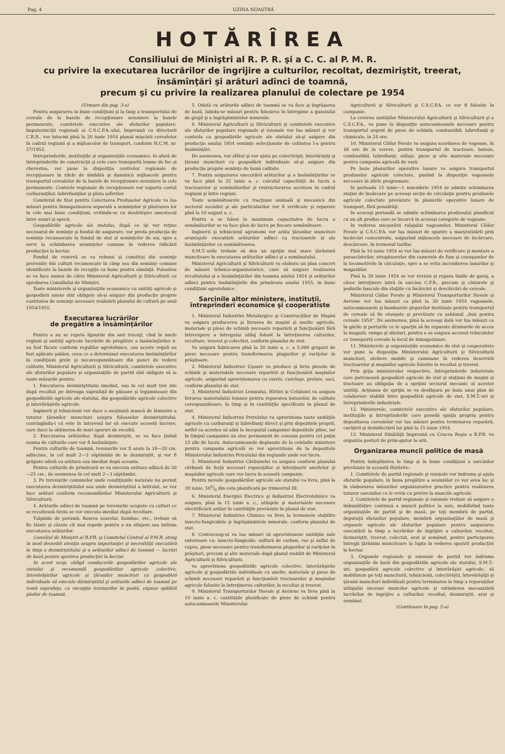Pag. 4 UZINA NOASTRĂ
HOTĂRÎREA
Consiliului de Miniştri al R. P. R. şi a C. C. al P. M. R.
cu privire la executarea lucrărilor de îngrijire a culturilor, recoltat, dezmiriştit, treerat, însămînţări şi arături adînci de toamnă,
precum şi cu privire la realizarea planului de colectare pe 1954
(Urmare din pag. 3-a)
Pentru asigurarea in bune condiţiuni şi la timp a transportului de cereale de la bazele de recepţionare sezoniere la bazele permanente, comitetele executive ale sfaturilor populare, împuterniciţii regionali ai C.S.C.P.A.-ului, împreună cu directorii C.R.R., vor întocmi pînă la 20 iunie 1954 planul mişcării cerealelor în cadrul regiunii şi a mijloacelor de transport, conform H.C.M. nr. 57/1952.
Intreprinderile, instituţiile şi organizaţiile economice, în afară de întreprinderile de construcţii şi cele care transportă lemne de foc şi cherestea, vor pune la dispoziţia centrelor regionale de recepţionare în zilele de sîmbătă şi duminică mijloacele pentru transportul cerealelor de la bazele de recepţionare sezoniere la cele permanente. Centrele regionale de recepţionare vor suporta costul carburanţilor, lubrefianţilor şi plata şoferilor.
Comitetul de Stat pentru Colectarea Produselor Agricole va lua măsuri pentru înmagazinarea separată a seminţelor şi păstrarea lor în cele mai bune condiţiuni, evitîndu-se cu desăvîrşire amestecul între soiuri şi specii.
Gospodăriile agricole ale statului, după ce îşi vor reţine necesarul de seminţe şi fondul de asigurare, vor preda producţia de seminţe recunoscute la fondul de stat al seminţelor de soi, spre a servi la schimbarea seminţelor comune în vederea ridicării producţiei la hectar.
Fondul de rezervă se va reînnoi şi constitui din seminţe provenite din culturi recunoscute în cîmp sau din seminţe comune identificate la bazele de recepţie ca bune pentru sămînţă. Folosirea se va face numai de către Ministerul Agriculturii şi Silviculturii cu aprobarea Consiliului de Miniştri.
Toate ministerele şi organizaţiile economice cu unităţi agricole şi gospodării anexe sînt obligate să-şi asigure din producţie proprie cantitatea de seminţe necesare realizării planului de cultură pe anul 1954/1955.
Executarea lucrărilor
de pregătire a însămînţărilor
Pentru a nu se repeta lipsurile din anii trecuţi, cînd în unele regiuni şi unităţi agricole lucrările de pregătire a însămînţărilor n-au fost făcute conform regulilor agrotehnice, sau aceste reguli au fost aplicate şablon, ceea ce a determinat executarea însămînţărilor în condiţiuni grele şi necorespunzătoare din punct de vedere calitativ, Ministerul Agriculturii şi Silviculturii, comitetele executive ale sfaturilor populare şi organizaţiile de partid sînt obligate să ia toate măsurile pentru:
1. Executarea dezmiriştitului imediat, sau în cel mult trei zile după recoltat pe întreaga suprafaţă de păioase şi leguminoase din gospodăriile agricole ale statului, din gospodăriile agricole colective şi întovărăşirile agricole.
Inginerii şi tehnicienii vor duce o susţinută muncă de lămurire a tuturor ţăranilor muncitori asupra foloaselor dezmiriştitului, convingîndu-i că este în interesul lor să execute această lucrare, care duce la obţinerea de mari sporuri de recoltă.
2. Executarea arăturilor, după dezmiriştit, se va face ţinînd seama de culturile care vor fi însămînţate.
Pentru culturile de toamnă, terenurile vor fi arate la 18—20 cm. adîncime, în cel mult 2—3 săptămîni de la dezmiriştit, şi vor fi grăpate odată cu arătura sau imediat după aceasta.
Pentru culturile de primăvară se va executa arătura adîncă de 20—25 cm., de asemenea în cel mult 2—3 săptămîni.
3. Pe terenurile comunelor unde condiţiunile naturale nu permit executarea dezmiriştitului sau unde dezmiriştitul a întîrziat, se vor face arături conform recomandărilor Ministerului Agriculturii şi Silviculturii.
4. Arăturile adînci de toamnă pe terenurile ocupate cu culturi ce se recoltează tîrziu se vor executa imediat după recoltare.
Tulpinile de porumb, floarea soarelui, bumbac, etc., trebuie să fie tăiate şi cărate cît mai repede pentru a nu stînjeni sau întîrzia executarea arăturilor.
Consiliul de Miniştri al R.P.R. şi Comitetul Central al P.M.R. atrag în mod deosebit atenţia asupra importanţei şi necesităţii executării la timp a dezmiriştitului şi a arăturilor adînci de toamnă — lucrări de bază pentru sporirea producţiei la hectar.
In acest scop, obligă conducerile gospodăriilor agricole ale statului şi recomandă gospodăriilor agricole colective, întovărăşirilor agricole şi ţăranilor muncitori cu gospodării individuale să execute dizmiriştitul şi arăturile adînci de toamnă pe toată suprafaţa, cu excepţia terenurilor în pantă, expuse spălării ploilor de toamnă.
5. Odată cu arăturile adînci de toamnă se va face şi îngrăşarea de bază, luîndu-se măsuri pentru folosirea în întregime a gunoiului de grajd şi a îngrăşămintelor minerale.
6. Ministerul Agriculturii şi Silviculturii şi comitetele executive ale sfaturilor populare regionale şi raionale vor lua măsuri şi vor controla ca gospodăriile agricole ale statului să-şi asigure din producţia anului 1954 seminţe selecţionate de calitatea I-a pentru însămînţări.
De asemenea, vor sfătui şi vor ajuta pe colectivişti, întovărăşiţi şi ţăranii muncitori cu gospodării individuale să-şi asigure din producţia proprie seminţe de bună calitate.
7. Pentru asigurarea executării arăturilor şi a însămînţărilor se va face pînă la 25 iunie a. c. calculul capacităţii de lucru a tractoarelor şi semănătorilor şi restructurarea acestora în cadrul regiunii şi între regiuni.
Toate semănătoarele cu tracţiune animală şi mecanică din sectorul socialist şi ale particularilor vor fi verificate şi reparate pînă la 10 august a. c.
Pentru a se folosi la maximum capacitatea de lucru a semănătorilor se va face plan de lucru pe fiecare semănătoare.
Inginerii şi tehnicienii agronomi vor arăta ţăranilor muncitori avantajele executării arăturilor adînci cu tractoarele şi ale însămînţărilor cu semănătoarea.
S.M.T.-urile trebuie să dea un sprijin mai mare ţărănimii muncitoare în executarea arăturilor adînci şi a semănatului.
Ministerul Agriculturii şi Silviculturii va elabora un plan concret de măsuri tehnico-organizatorice, care să asigure realizarea recoltatului şi a însămînţărilor din toamna anului 1954 şi arăturilor adînci pentru însămînţările din primăvara anului 1955, în bune condiţiuni agrotehnice.
Sarcinile altor ministere, instituţii,
întreprinderi economice şi cooperatiste
1. Ministerul Industriei Metalurgice şi Construcţiilor de Maşini va asigura producerea şi livrarea de maşini şi unelte agricole, materiale şi piese de schimb necesare reparării şi funcţionării fără întrerupere a întregului utilaj folosit la întreţinerea culturilor, recoltare, treerat şi colectări, conform planului de stat.
Va asigura fabricarea pînă la 20 iunie a. c. a 5.000 grupuri de piese necesare pentru transformarea plugurilor şi rariţelor în prăşitoare.
2. Ministerul Industriei Uşoare va produce şi livra piesele de schimb şi materialele necesare reparării şi funcţionării maşinilor agricole, asigurînd aprovizionarea cu curele, cureluşe, prelate, saci, conform planului de stat.
3. Ministerul Industriei Lemnului, Hîrtiei şi Celulozei va asigura livrarea materialului lemnos pentru repararea batozelor, de calitate corespunzătoare, la timp şi în cantităţile specificate în planul de stat.
4. Ministerul Industriei Petrolului va aproviziona toate unităţile agricole cu carburanţi şi lubrefianţi direct şi prin depozitele proprii, astfel ca acestea să aibă la începutul campaniei depozitele pline, iar în timpul campaniei un stoc permanent de consum pentru cel puţin 15 zile de lucru. Autocamioanele deplasate de la celelalte ministere pentru campania agricolă se vor aproviziona de la depozitele Ministerului Industriei Petrolului din regiunile unde vor lucra.
5. Ministerul Industriei Cărbunelui va asigura conform planului cărbunii de forjă necesari reparaţiilor şi întreţinerii uneltelor şi maşinilor agricole care vor lucra în această campanie.
Pentru nevoile gospodăriilor agricole ale statului va livra, pînă la 30 iunie, 500/0 din cota planificată pe trimestrul III.
6. Ministerul Energiei Electrice şi Industriei Electrotehnice va asigura, pînă la 15 iunie a. c., utilajele şi materialele necesare electrificării ariilor în cantităţile prevăzute în planul de stat.
7. Ministerul Industriei Chimice va livra la termenele stabilite insecto-fungicidele şi îngrăşămintele minerale, conform planului de stat.
8. Centrocoop-ul va lua măsuri să aprovizioneze unităţile sale exterioare cu: insecto-fungicide, sulfură de carbon, var şi sulfat de cupru, piese necesare pentru transformarea plugurilor şi rariţelor în prăşitori, precum şi alte materiale după planul stabilit de Ministerul Agriculturii şi Silviculturii;
va aproviziona gospodăriile agricole colective, întovărăşirile agricole şi gospodăriile individuale cu unelte, materiale şi piese de schimb necesare reparării şi funcţionării tractoarelor şi maşinilor agricole folosite la întreţinerea culturilor, la recoltat şi treerat.
9. Ministerul Transporturilor Navale şi Aeriene va livra pînă la 10 iunie a. c. cantităţile planificate de piese de schimb pentru autocamioanele Ministerului
Agriculturii şi Silviculturii şi C.S.C.P.A. ce vor fi folosite în campanie.
La cererea unităţilor Ministerului Agriculturii şi Silviculturii şi a C.S.C.P.A., va pune la dispoziţie autocamioanele necesare pentru transportul urgent de piese de schimb, combustibil, lubrefianţi şi chimicale, în 24 ore.
10. Ministerul Căilor Ferate va asigura acordarea de vagoane, în 48 ore de la cerere, pentru transportul de tractoare, batoze, combustibil, lubrefianţi, utilaje, piese şi alte materiale necesare pentru campania agricolă de vară.
Pe baza planurilor operative lunare va asigura transportul produselor agricole colectate, punînd la dispoziţie vagoanele necesare în zilele programate.
In perioada 15 iunie—1 noiembrie 1954 se admite schimbarea staţiei de încărcare pe aceeaşi secţie de circulaţie pentru produsele agricole colectate prevăzute în planurile operative lunare de transport, fără penalităţi.
In aceeaşi perioadă se admite schimbarea produsului planificat cu un alt produs care se încarcă în aceeaşi categorie de vagoane.
In vederea micşorării rulajului vagoanelor, Ministerul Căilor Ferate şi C.S.C.P.A. vor lua măsuri de sporire a marşrutizării prin încărcări concentrate, asigurînd mijloacele necesare de încărcare, descărcare, în termenul tarifar.
Pînă la 10 iunie 1954 se vor lua măsuri de verificare şi montare a parascînteilor, stropitoarelor din camerele de fum şi cenuşarelor de la locomotivele în circulaţie, spre a se evita incendierea lanurilor şi magaziilor.
Pînă la 30 iunie 1954 se vor revizui şi repara liniile de garaj, a căror întreţinere intră în sarcina C.F.R., precum şi cîntarele şi podurile bascule din staţiile cu încărcări şi descărcări de cereale.
Ministerul Căilor Ferate şi Ministerul Transporturilor Navale şi Aeriene vor lua măsuri ca pînă la 30 iunie 1954 vagoanele, autocamioanele şi hambarele şlepurilor destinate pentru transportul de cereale să fie etanşate şi prevăzute cu şablonul „bun pentru cereale 1954". De asemenea, pînă la aceeaşi dată vor lua măsuri ca în gările şi porturile ce le aparţin să fie reparate drumurile de acces la magazii, rampe şi silozuri, pentru a se asigura accesul vehiculelor ce transportă cereale la locul de înmagazinare.
11. Ministerele şi organizaţiile economice de stat şi cooperatiste vor pune la dispoziţia Ministerului Agriculturii şi Silviculturii muncitori, ateliere mobile şi camioane în vederea deservirii tractoarelor şi maşinilor agricole folosite la recoltat şi treerat.
Prin grija ministerelor respective, întreprinderile industriale care patronează gospodării agricole de stat şi staţiuni de maşini şi tractoare au obligaţia de a sprijini sectorul mecanic al acestor unităţi. Acţiunea de sprijin se va desfăşura pe baza unui plan de colaborare stabilit între gospodării agricole de stat, S.M.T.-uri şi întreprinderile industriale.
12. Ministerele, comitetele executive ale sfaturilor populare, instituţiile şi întreprinderile care posedă spaţiu propriu pentru depozitarea cerealelor vor lua măsuri pentru terminarea reparării, curăţirii şi dezinfectării lor pînă la 15 iunie 1954.
13. Ministerul Sănătăţii împreună cu Crucea Roşie a R.P.R. va organiza posturi de prim-ajutor la arii.
Organizarea muncii politice de masă
Pentru îndeplinirea la timp şi în bune condiţiuni a sarcinilor prevăzute în această Hotărîre:
1. Comitetele de partid regionale şi raionale vor îndruma şi ajuta sfaturile populare, în buna pregătire a sesiunilor ce vor avea loc şi în elaborarea măsurilor organizatorice practice pentru realizarea tuturor sarcinilor ce le revin cu privire la muncile agricole.
2. Comitetele de partid regionale şi raionale trebuie să asigure o îmbunătăţire continuă a muncii politice la sate, mobilizînd toate organizaţiile de partid şi de masă, pe toţi membrii de partid, deputaţii sfaturilor populare, membrii organizaţiilor de masă şi organele agricole ale sfaturilor populare pentru asigurarea executării la timp a lucrărilor de îngrijire a culturilor, recoltat, dezmiriştit, treerat, colectat, arat şi semănat, pentru participarea întregii ţărănimi muncitoare la lupta în vederea sporirii producţiei la hectar.
3. Organele regionale şi raionale de partid vor îndruma organizaţiile de bază din gospodăriile agricole ale statului, S.M.T.-uri, gospodării agricole colective şi întovărăşiri agricole, să mobilizeze pe toţi muncitorii, tehnicienii, colectiviştii, întovărăşiţii şi ţăranii muncitori individuali pentru terminarea la timp a reparaţiilor utilajului necesar muncilor agricole şi extinderea mecanizării lucrărilor de îngrijire a culturilor, recoltat, dezmiriştit, arat şi semănat.
(Continuare în pag. 5-a)